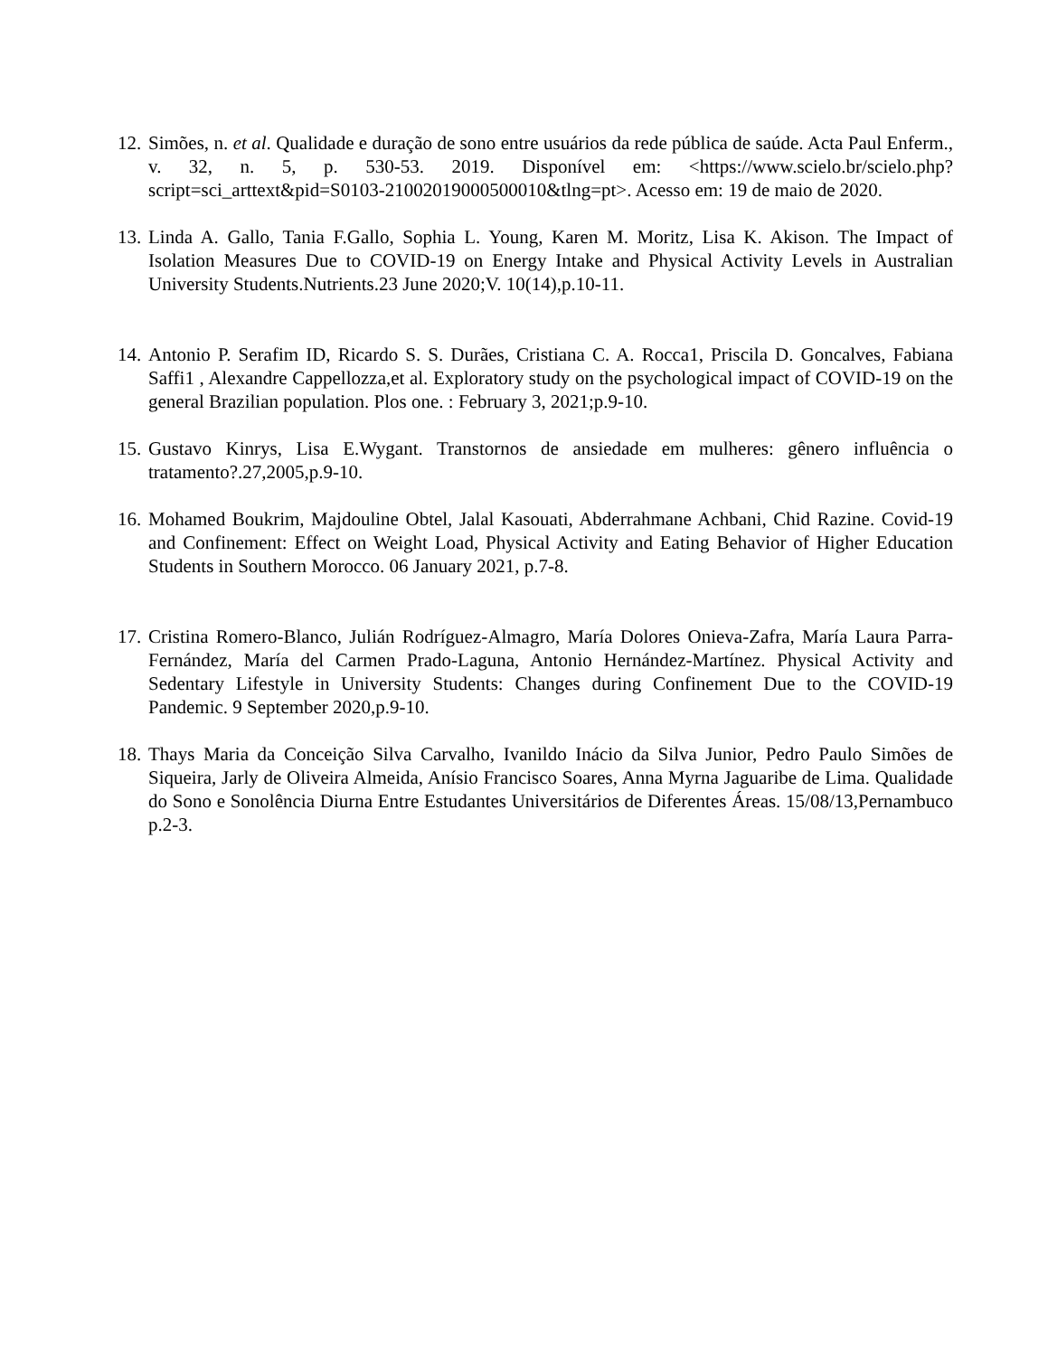12. Simões, n. et al. Qualidade e duração de sono entre usuários da rede pública de saúde. Acta Paul Enferm., v. 32, n. 5, p. 530-53. 2019. Disponível em: <https://www.scielo.br/scielo.php?script=sci_arttext&pid=S0103-21002019000500010&tlng=pt>. Acesso em: 19 de maio de 2020.
13. Linda A. Gallo, Tania F.Gallo, Sophia L. Young, Karen M. Moritz, Lisa K. Akison. The Impact of Isolation Measures Due to COVID-19 on Energy Intake and Physical Activity Levels in Australian University Students.Nutrients.23 June 2020;V. 10(14),p.10-11.
14. Antonio P. Serafim ID, Ricardo S. S. Durães, Cristiana C. A. Rocca1, Priscila D. Goncalves, Fabiana Saffi1 , Alexandre Cappellozza,et al. Exploratory study on the psychological impact of COVID-19 on the general Brazilian population. Plos one. : February 3, 2021;p.9-10.
15. Gustavo Kinrys, Lisa E.Wygant. Transtornos de ansiedade em mulheres: gênero influência o tratamento?.27,2005,p.9-10.
16. Mohamed Boukrim, Majdouline Obtel, Jalal Kasouati, Abderrahmane Achbani, Chid Razine. Covid-19 and Confinement: Effect on Weight Load, Physical Activity and Eating Behavior of Higher Education Students in Southern Morocco. 06 January 2021, p.7-8.
17. Cristina Romero-Blanco, Julián Rodríguez-Almagro, María Dolores Onieva-Zafra, María Laura Parra-Fernández, María del Carmen Prado-Laguna, Antonio Hernández-Martínez. Physical Activity and Sedentary Lifestyle in University Students: Changes during Confinement Due to the COVID-19 Pandemic. 9 September 2020,p.9-10.
18. Thays Maria da Conceição Silva Carvalho, Ivanildo Inácio da Silva Junior, Pedro Paulo Simões de Siqueira, Jarly de Oliveira Almeida, Anísio Francisco Soares, Anna Myrna Jaguaribe de Lima. Qualidade do Sono e Sonolência Diurna Entre Estudantes Universitários de Diferentes Áreas. 15/08/13,Pernambuco p.2-3.